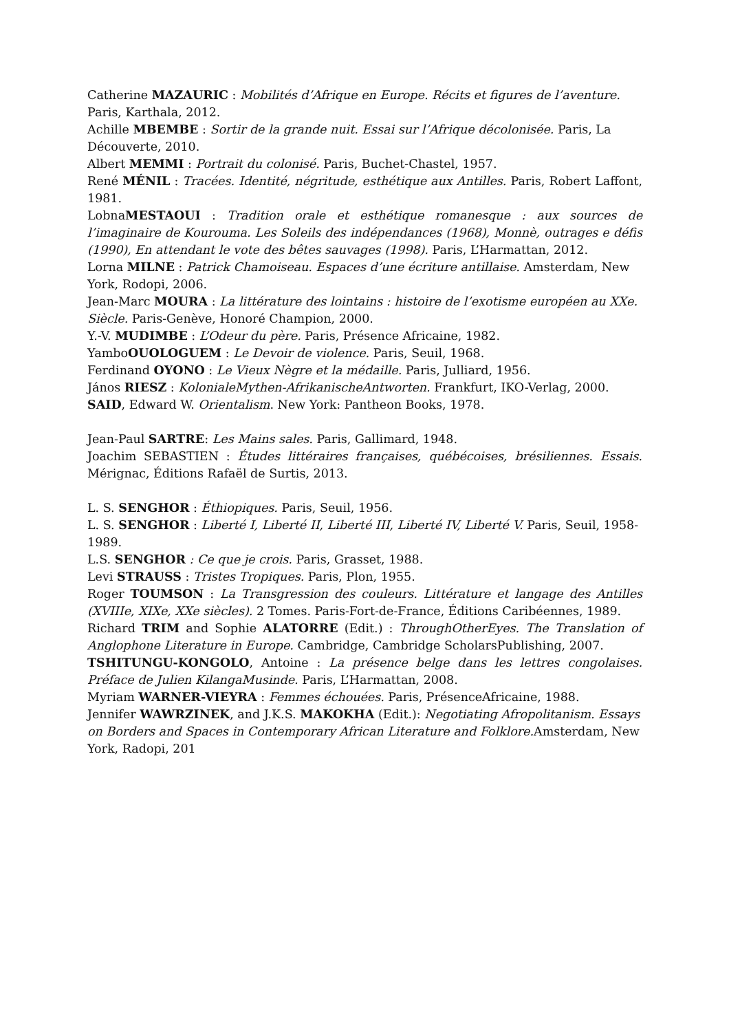Catherine MAZAURIC : Mobilités d’Afrique en Europe. Récits et figures de l’aventure. Paris, Karthala, 2012.
Achille MBEMBE : Sortir de la grande nuit. Essai sur l’Afrique décolonisée. Paris, La Découverte, 2010.
Albert MEMMI : Portrait du colonisé. Paris, Buchet-Chastel, 1957.
René MÉNIL : Tracées. Identité, négritude, esthétique aux Antilles. Paris, Robert Laffont, 1981.
LobnaMESTAOUI : Tradition orale et esthétique romanesque : aux sources de l’imaginaire de Kourouma. Les Soleils des indépendances (1968), Monnè, outrages e défis (1990), En attendant le vote des bêtes sauvages (1998). Paris, L’Harmattan, 2012.
Lorna MILNE : Patrick Chamoiseau. Espaces d’une écriture antillaise. Amsterdam, New York, Rodopi, 2006.
Jean-Marc MOURA : La littérature des lointains : histoire de l’exotisme européen au XXe. Siècle. Paris-Genève, Honoré Champion, 2000.
Y.-V. MUDIMBE : L’Odeur du père. Paris, Présence Africaine, 1982.
YamboOUOLOGUEM : Le Devoir de violence. Paris, Seuil, 1968.
Ferdinand OYONO : Le Vieux Nègre et la médaille. Paris, Julliard, 1956.
János RIESZ : KolonialeMythen-AfrikanischeAntworten. Frankfurt, IKO-Verlag, 2000.
SAID, Edward W. Orientalism. New York: Pantheon Books, 1978.
Jean-Paul SARTRE: Les Mains sales. Paris, Gallimard, 1948.
Joachim SEBASTIEN : Études littéraires françaises, québécoises, brésiliennes. Essais. Mérignac, Éditions Rafaël de Surtis, 2013.
L. S. SENGHOR : Éthiopiques. Paris, Seuil, 1956.
L. S. SENGHOR : Liberté I, Liberté II, Liberté III, Liberté IV, Liberté V. Paris, Seuil, 1958-1989.
L.S. SENGHOR : Ce que je crois. Paris, Grasset, 1988.
Levi STRAUSS : Tristes Tropiques. Paris, Plon, 1955.
Roger TOUMSON : La Transgression des couleurs. Littérature et langage des Antilles (XVIIIe, XIXe, XXe siècles). 2 Tomes. Paris-Fort-de-France, Éditions Caribéennes, 1989.
Richard TRIM and Sophie ALATORRE (Edit.) : ThroughOtherEyes. The Translation of Anglophone Literature in Europe. Cambridge, Cambridge ScholarsPublishing, 2007.
TSHITUNGU-KONGOLO, Antoine : La présence belge dans les lettres congolaises. Préface de Julien KilangaMusinde. Paris, L’Harmattan, 2008.
Myriam WARNER-VIEYRA : Femmes échouées. Paris, PrésenceAfricaine, 1988.
Jennifer WAWRZINEK, and J.K.S. MAKOKHA (Edit.): Negotiating Afropolitanism. Essays on Borders and Spaces in Contemporary African Literature and Folklore. Amsterdam, New York, Radopi, 201